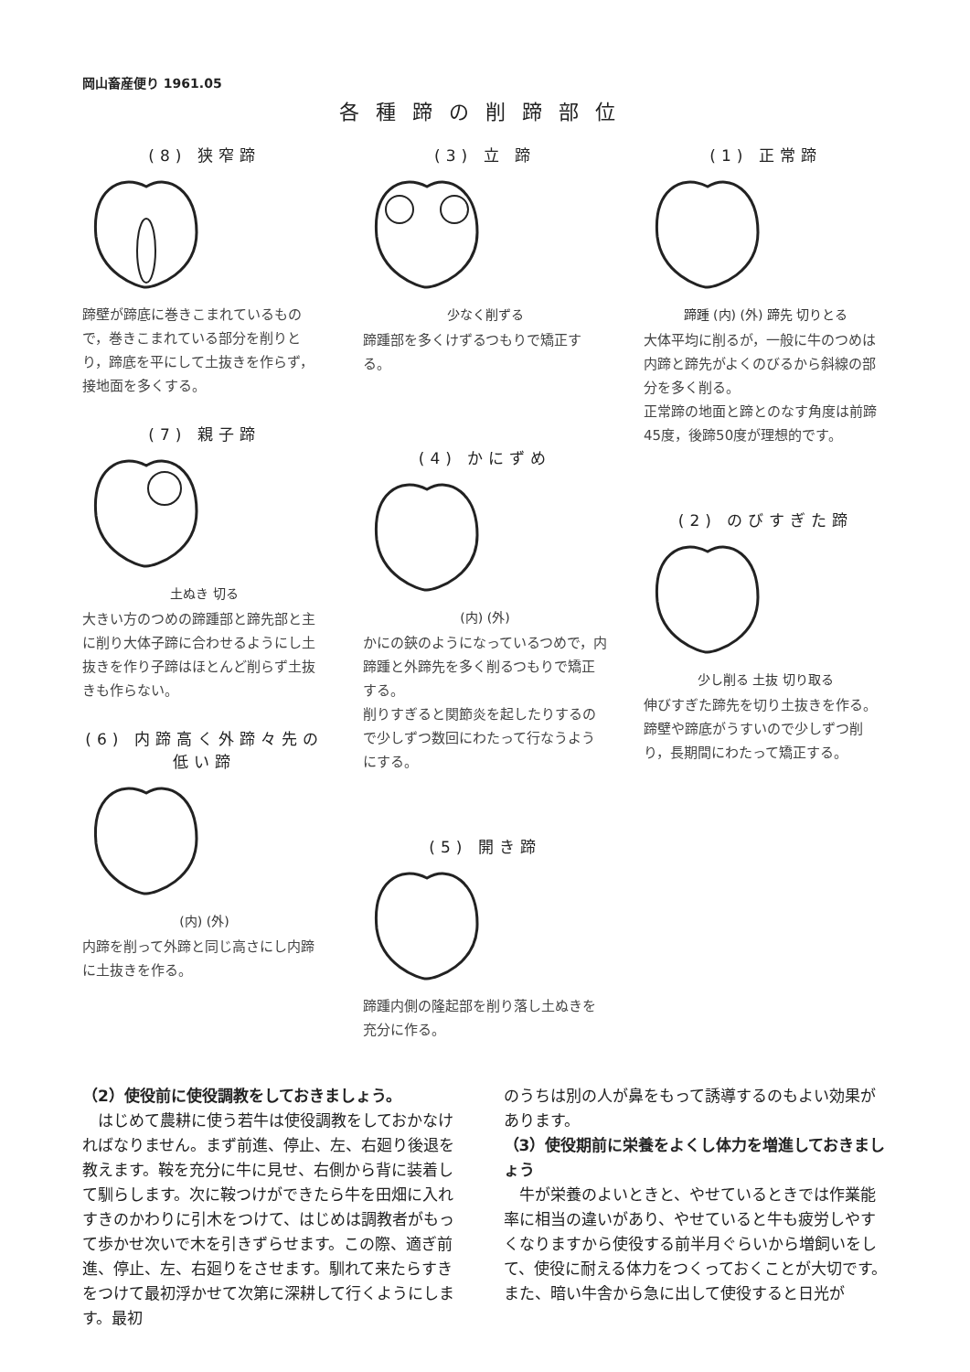岡山畜産便り 1961.05
各種蹄の削蹄部位
(8) 狭窄蹄
蹄壁が蹄底に巻きこまれているもので，巻きこまれている部分を削りとり，蹄底を平にして土抜きを作らず，接地面を多くする。
(7) 親子蹄
土ぬき 切る
大きい方のつめの蹄踵部と蹄先部と主に削り大体子蹄に合わせるようにし土抜きを作り子蹄はほとんど削らず土抜きも作らない。
(6) 内蹄高く外蹄々先の低い蹄
(内) (外)
内蹄を削って外蹄と同じ高さにし内蹄に土抜きを作る。
(3) 立 蹄
少なく削ずる
蹄踵部を多くけずるつもりで矯正する。
(4) かにずめ
(内) (外)
かにの鋏のようになっているつめで，内蹄踵と外蹄先を多く削るつもりで矯正する。
削りすぎると関節炎を起したりするので少しずつ数回にわたって行なうようにする。
(5) 開き蹄
蹄踵内側の隆起部を削り落し土ぬきを充分に作る。
(1) 正常蹄
蹄踵 (内) (外) 蹄先 切りとる
大体平均に削るが，一般に牛のつめは内蹄と蹄先がよくのびるから斜線の部分を多く削る。
正常蹄の地面と蹄とのなす角度は前蹄45度，後蹄50度が理想的です。
(2) のびすぎた蹄
少し削る 土抜 切り取る
伸びすぎた蹄先を切り土抜きを作る。
蹄壁や蹄底がうすいので少しずつ削り，長期間にわたって矯正する。
（2）使役前に使役調教をしておきましょう。
　はじめて農耕に使う若牛は使役調教をしておかなければなりません。まず前進、停止、左、右廻り後退を教えます。鞍を充分に牛に見せ、右側から背に装着して馴らします。次に鞍つけができたら牛を田畑に入れすきのかわりに引木をつけて、はじめは調教者がもって歩かせ次いで木を引きずらせます。この際、適ぎ前進、停止、左、右廻りをさせます。馴れて来たらすきをつけて最初浮かせて次第に深耕して行くようにします。最初
のうちは別の人が鼻をもって誘導するのもよい効果があります。
（3）使役期前に栄養をよくし体力を増進しておきましょう
　牛が栄養のよいときと、やせているときでは作業能率に相当の違いがあり、やせていると牛も疲労しやすくなりますから使役する前半月ぐらいから増飼いをして、使役に耐える体力をつくっておくことが大切です。
また、暗い牛舎から急に出して使役すると日光が